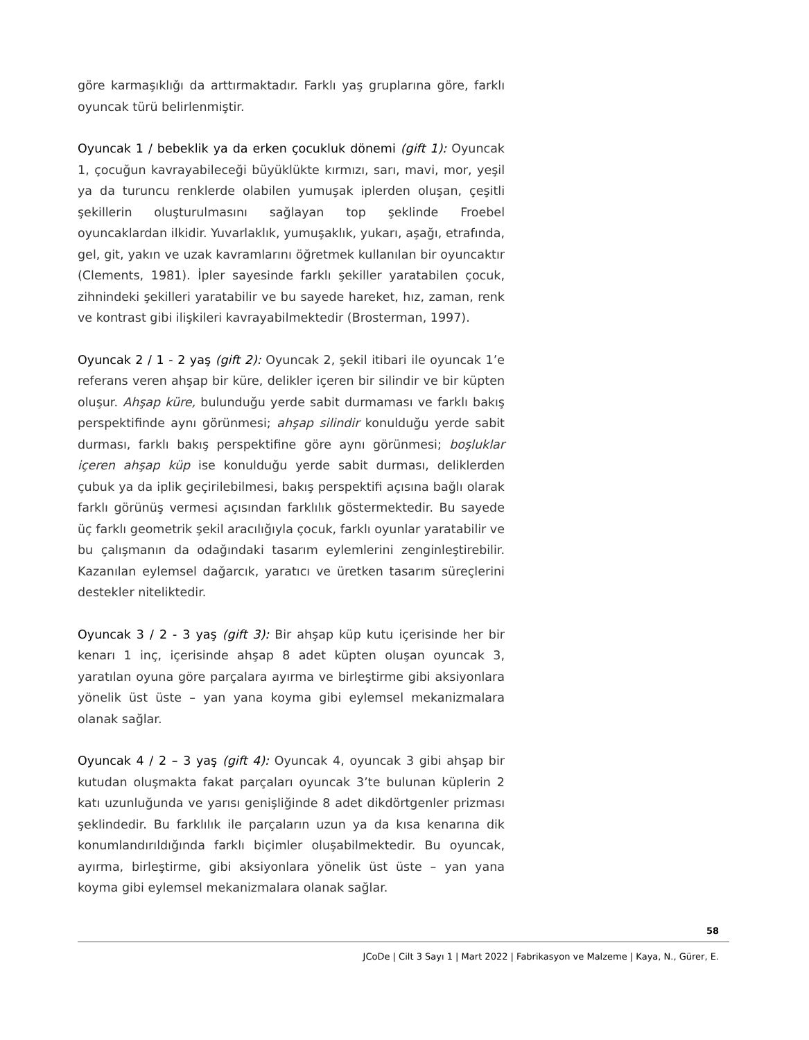göre karmaşıklığı da arttırmaktadır. Farklı yaş gruplarına göre, farklı oyuncak türü belirlenmiştir.
Oyuncak 1 / bebeklik ya da erken çocukluk dönemi (gift 1): Oyuncak 1, çocuğun kavrayabileceği büyüklükte kırmızı, sarı, mavi, mor, yeşil ya da turuncu renklerde olabilen yumuşak iplerden oluşan, çeşitli şekillerin oluşturulmasını sağlayan top şeklinde Froebel oyuncaklardan ilkidir. Yuvarlaklık, yumuşaklık, yukarı, aşağı, etrafında, gel, git, yakın ve uzak kavramlarını öğretmek kullanılan bir oyuncaktır (Clements, 1981). İpler sayesinde farklı şekiller yaratabilen çocuk, zihnindeki şekilleri yaratabilir ve bu sayede hareket, hız, zaman, renk ve kontrast gibi ilişkileri kavrayabilmektedir (Brosterman, 1997).
Oyuncak 2 / 1 - 2 yaş (gift 2): Oyuncak 2, şekil itibari ile oyuncak 1’e referans veren ahşap bir küre, delikler içeren bir silindir ve bir küpten oluşur. Ahşap küre, bulunduğu yerde sabit durmaması ve farklı bakış perspektifinde aynı görünmesi; ahşap silindir konulduğu yerde sabit durması, farklı bakış perspektifine göre aynı görünmesi; boşluklar içeren ahşap küp ise konulduğu yerde sabit durması, deliklerden çubuk ya da iplik geçirilebilmesi, bakış perspektifi açısına bağlı olarak farklı görünüş vermesi açısından farklılık göstermektedir. Bu sayede üç farklı geometrik şekil aracılığıyla çocuk, farklı oyunlar yaratabilir ve bu çalışmanın da odağındaki tasarım eylemlerini zenginleştirebilir. Kazanılan eylemsel dağarcık, yaratıcı ve üretken tasarım süreçlerini destekler niteliktedir.
Oyuncak 3 / 2 - 3 yaş (gift 3): Bir ahşap küp kutu içerisinde her bir kenarı 1 inç, içerisinde ahşap 8 adet küpten oluşan oyuncak 3, yaratılan oyuna göre parçalara ayırma ve birleştirme gibi aksiyonlara yönelik üst üste – yan yana koyma gibi eylemsel mekanizmalara olanak sağlar.
Oyuncak 4 / 2 – 3 yaş (gift 4): Oyuncak 4, oyuncak 3 gibi ahşap bir kutudan oluşmakta fakat parçaları oyuncak 3’te bulunan küplerin 2 katı uzunluğunda ve yarısı genişliğinde 8 adet dikdörtgenler prizması şeklindedir. Bu farklılık ile parçaların uzun ya da kısa kenarına dik konumlandırıldığında farklı biçimler oluşabilmektedir. Bu oyuncak, ayırma, birleştirme, gibi aksiyonlara yönelik üst üste – yan yana koyma gibi eylemsel mekanizmalara olanak sağlar.
58
JCoDe | Cilt 3 Sayı 1 | Mart 2022 | Fabrikasyon ve Malzeme | Kaya, N., Gürer, E.